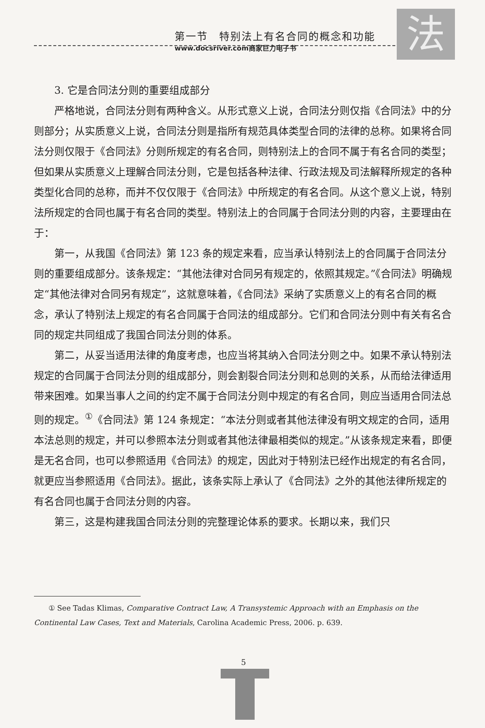法
第一节　特别法上有名合同的概念和功能
www.docsriver.com商家巨力电子书
3. 它是合同法分则的重要组成部分
严格地说，合同法分则有两种含义。从形式意义上说，合同法分则仅指《合同法》中的分则部分；从实质意义上说，合同法分则是指所有规范具体类型合同的法律的总称。如果将合同法分则仅限于《合同法》分则所规定的有名合同，则特别法上的合同不属于有名合同的类型；但如果从实质意义上理解合同法分则，它是包括各种法律、行政法规及司法解释所规定的各种类型化合同的总称，而并不仅仅限于《合同法》中所规定的有名合同。从这个意义上说，特别法所规定的合同也属于有名合同的类型。特别法上的合同属于合同法分则的内容，主要理由在于：
第一，从我国《合同法》第 123 条的规定来看，应当承认特别法上的合同属于合同法分则的重要组成部分。该条规定：“其他法律对合同另有规定的，依照其规定。”《合同法》明确规定“其他法律对合同另有规定”，这就意味着，《合同法》采纳了实质意义上的有名合同的概念，承认了特别法上规定的有名合同属于合同法的组成部分。它们和合同法分则中有关有名合同的规定共同组成了我国合同法分则的体系。
第二，从妥当适用法律的角度考虑，也应当将其纳入合同法分则之中。如果不承认特别法规定的合同属于合同法分则的组成部分，则会割裂合同法分则和总则的关系，从而给法律适用带来困难。如果当事人之间的约定不属于合同法分则中规定的有名合同，则应当适用合同法总则的规定。<sup>①</sup>《合同法》第 124 条规定：“本法分则或者其他法律没有明文规定的合同，适用本法总则的规定，并可以参照本法分则或者其他法律最相类似的规定。”从该条规定来看，即便是无名合同，也可以参照适用《合同法》的规定，因此对于特别法已经作出规定的有名合同，就更应当参照适用《合同法》。据此，该条实际上承认了《合同法》之外的其他法律所规定的有名合同也属于合同法分则的内容。
第三，这是构建我国合同法分则的完整理论体系的要求。长期以来，我们只
① See Tadas Klimas, Comparative Contract Law, A Transystemic Approach with an Emphasis on the Continental Law Cases, Text and Materials, Carolina Academic Press, 2006. p. 639.
5